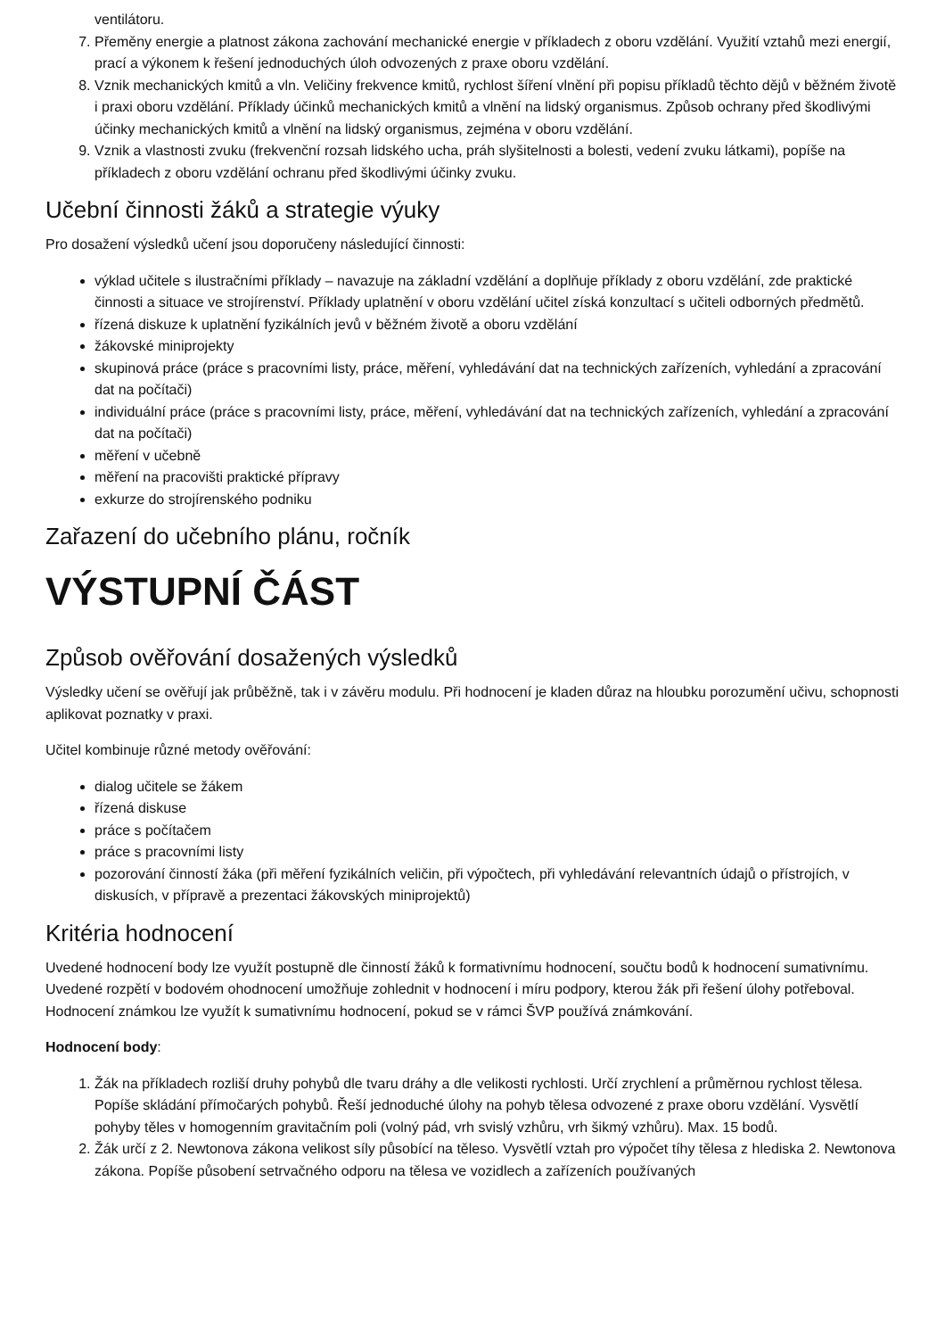ventilátoru.
7. Přeměny energie a platnost zákona zachování mechanické energie v příkladech z oboru vzdělání. Využití vztahů mezi energií, prací a výkonem k řešení jednoduchých úloh odvozených z praxe oboru vzdělání.
8. Vznik mechanických kmitů a vln. Veličiny frekvence kmitů, rychlost šíření vlnění při popisu příkladů těchto dějů v běžném životě i praxi oboru vzdělání. Příklady účinků mechanických kmitů a vlnění na lidský organismus. Způsob ochrany před škodlivými účinky mechanických kmitů a vlnění na lidský organismus, zejména v oboru vzdělání.
9. Vznik a vlastnosti zvuku (frekvenční rozsah lidského ucha, práh slyšitelnosti a bolesti, vedení zvuku látkami), popíše na příkladech z oboru vzdělání ochranu před škodlivými účinky zvuku.
Učební činnosti žáků a strategie výuky
Pro dosažení výsledků učení jsou doporučeny následující činnosti:
výklad učitele s ilustračními příklady – navazuje na základní vzdělání a doplňuje příklady z oboru vzdělání, zde praktické činnosti a situace ve strojírenství. Příklady uplatnění v oboru vzdělání učitel získá konzultací s učiteli odborných předmětů.
řízená diskuze k uplatnění fyzikálních jevů v běžném životě a oboru vzdělání
žákovské miniprojekty
skupinová práce (práce s pracovními listy, práce, měření, vyhledávání dat na technických zařízeních, vyhledání a zpracování dat na počítači)
individuální práce (práce s pracovními listy, práce, měření, vyhledávání dat na technických zařízeních, vyhledání a zpracování dat na počítači)
měření v učebně
měření na pracovišti praktické přípravy
exkurze do strojírenského podniku
Zařazení do učebního plánu, ročník
VÝSTUPNÍ ČÁST
Způsob ověřování dosažených výsledků
Výsledky učení se ověřují jak průběžně, tak i v závěru modulu. Při hodnocení je kladen důraz na hloubku porozumění učivu, schopnosti aplikovat poznatky v praxi.
Učitel kombinuje různé metody ověřování:
dialog učitele se žákem
řízená diskuse
práce s počítačem
práce s pracovními listy
pozorování činností žáka (při měření fyzikálních veličin, při výpočtech, při vyhledávání relevantních údajů o přístrojích, v diskusích, v přípravě a prezentaci žákovských miniprojektů)
Kritéria hodnocení
Uvedené hodnocení body lze využít postupně dle činností žáků k formativnímu hodnocení, součtu bodů k hodnocení sumativnímu. Uvedené rozpětí v bodovém ohodnocení umožňuje zohlednit v hodnocení i míru podpory, kterou žák při řešení úlohy potřeboval. Hodnocení známkou lze využít k sumativnímu hodnocení, pokud se v rámci ŠVP používá známkování.
Hodnocení body:
1. Žák na příkladech rozliší druhy pohybů dle tvaru dráhy a dle velikosti rychlosti. Určí zrychlení a průměrnou rychlost tělesa. Popíše skládání přímočarých pohybů. Řeší jednoduché úlohy na pohyb tělesa odvozené z praxe oboru vzdělání. Vysvětlí pohyby těles v homogenním gravitačním poli (volný pád, vrh svislý vzhůru, vrh šikmý vzhůru). Max. 15 bodů.
2. Žák určí z 2. Newtonova zákona velikost síly působící na těleso. Vysvětlí vztah pro výpočet tíhy tělesa z hlediska 2. Newtonova zákona. Popíše působení setrvačného odporu na tělesa ve vozidlech a zařízeních používaných